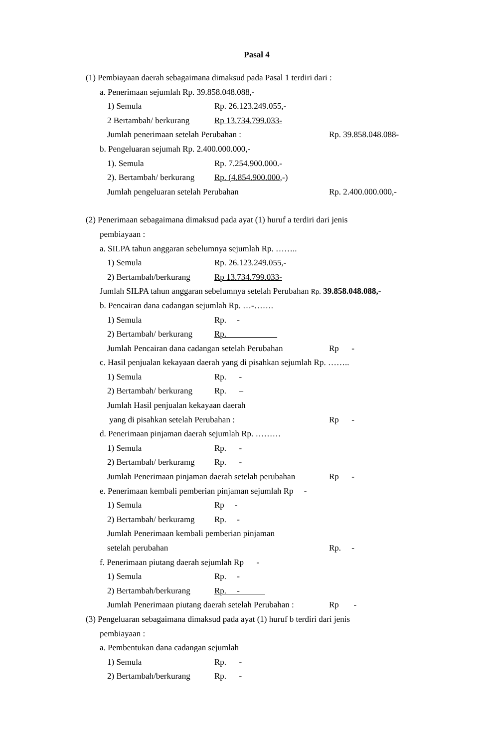Pasal 4
(1) Pembiayaan daerah sebagaimana dimaksud pada Pasal 1 terdiri dari :
a. Penerimaan sejumlah Rp. 39.858.048.088,-
1) Semula Rp. 26.123.249.055,-
2 Bertambah/ berkurang Rp 13.734.799.033-
Jumlah penerimaan setelah Perubahan : Rp. 39.858.048.088-
b. Pengeluaran sejumah Rp. 2.400.000.000,-
1). Semula Rp. 7.254.900.000.-
2). Bertambah/ berkurang Rp. (4.854.900.000,-)
Jumlah pengeluaran setelah Perubahan Rp. 2.400.000.000,-
(2) Penerimaan sebagaimana dimaksud pada ayat (1) huruf a terdiri dari jenis
pembiayaan :
a. SILPA tahun anggaran sebelumnya sejumlah Rp. ……..
1) Semula Rp. 26.123.249.055,-
2) Bertambah/berkurang Rp 13.734.799.033-
Jumlah SILPA tahun anggaran sebelumnya setelah Perubahan Rp. 39.858.048.088,-
b. Pencairan dana cadangan sejumlah Rp. …-…….
1) Semula Rp. -
2) Bertambah/ berkurang Rp.
Jumlah Pencairan dana cadangan setelah Perubahan Rp -
c. Hasil penjualan kekayaan daerah yang di pisahkan sejumlah Rp. ……..
1) Semula Rp. -
2) Bertambah/ berkurang Rp. –
Jumlah Hasil penjualan kekayaan daerah
yang di pisahkan setelah Perubahan : Rp -
d. Penerimaan pinjaman daerah sejumlah Rp. ………
1) Semula Rp. -
2) Bertambah/ berkuramg Rp. -
Jumlah Penerimaan pinjaman daerah setelah perubahan Rp -
e. Penerimaan kembali pemberian pinjaman sejumlah Rp -
1) Semula Rp -
2) Bertambah/ berkuramg Rp. -
Jumlah Penerimaan kembali pemberian pinjaman
setelah perubahan Rp. -
f. Penerimaan piutang daerah sejumlah Rp -
1) Semula Rp. -
2) Bertambah/berkurang Rp. -
Jumlah Penerimaan piutang daerah setelah Perubahan : Rp -
(3) Pengeluaran sebagaimana dimaksud pada ayat (1) huruf b terdiri dari jenis
pembiayaan :
a. Pembentukan dana cadangan sejumlah
1) Semula Rp. -
2) Bertambah/berkurang Rp. -